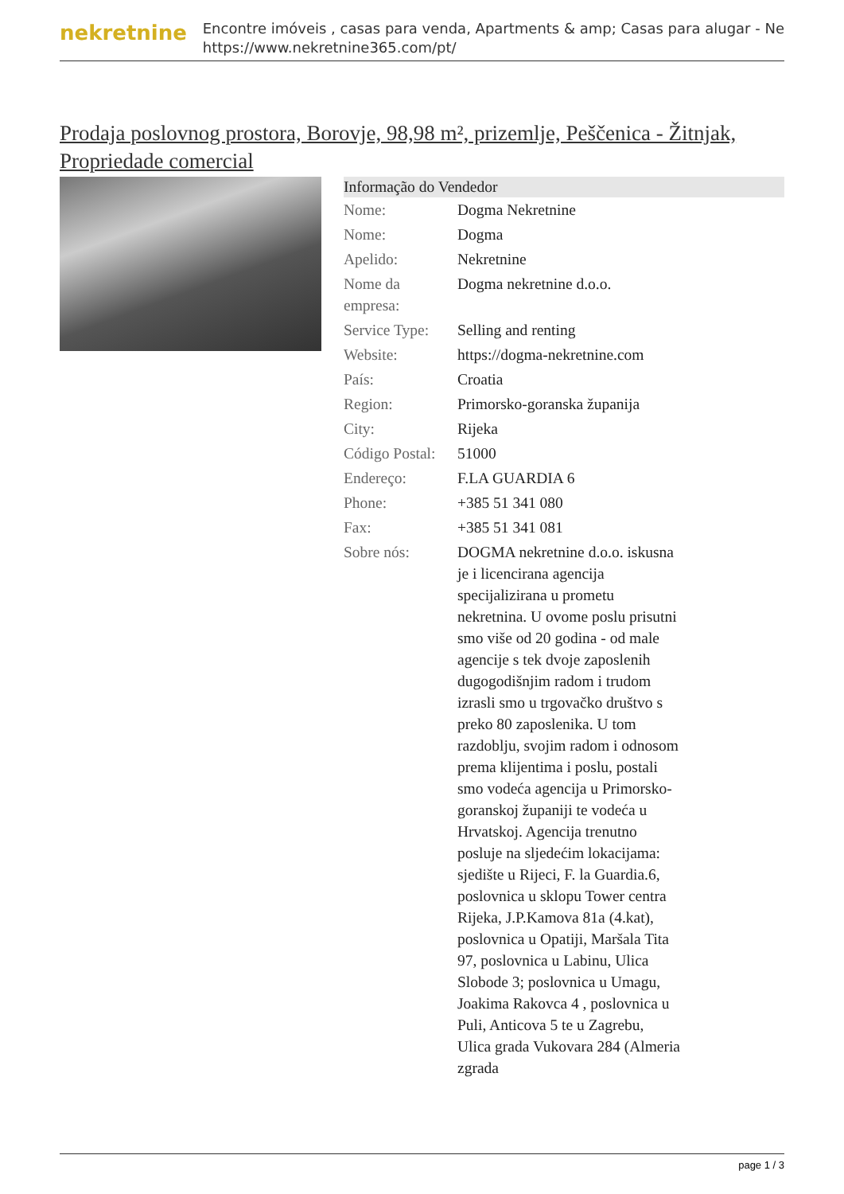nekretnine
Encontre imóveis , casas para venda, Apartments & amp; Casas para alugar - Ne
https://www.nekretnine365.com/pt/
Prodaja poslovnog prostora, Borovje, 98,98 m², prizemlje, Peščenica - Žitnjak, Propriedade comercial
| Informação do Vendedor | |
| --- | --- |
| Nome: | Dogma Nekretnine |
| Nome: | Dogma |
| Apelido: | Nekretnine |
| Nome da empresa: | Dogma nekretnine d.o.o. |
| Service Type: | Selling and renting |
| Website: | https://dogma-nekretnine.com |
| País: | Croatia |
| Region: | Primorsko-goranska županija |
| City: | Rijeka |
| Código Postal: | 51000 |
| Endereço: | F.LA GUARDIA 6 |
| Phone: | +385 51 341 080 |
| Fax: | +385 51 341 081 |
| Sobre nós: | DOGMA nekretnine d.o.o. iskusna je i licencirana agencija specijalizirana u prometu nekretnina. U ovome poslu prisutni smo više od 20 godina - od male agencije s tek dvoje zaposlenih dugogodišnjim radom i trudom izrasli smo u trgovačko društvo s preko 80 zaposlenika. U tom razdoblju, svojim radom i odnosom prema klijentima i poslu, postali smo vodeća agencija u Primorsko-goranskoj županiji te vodeća u Hrvatskoj. Agencija trenutno posluje na sljedećim lokacijama: sjedište u Rijeci, F. la Guardia.6, poslovnica u sklopu Tower centra Rijeka, J.P.Kamova 81a (4.kat), poslovnica u Opatiji, Maršala Tita 97, poslovnica u Labinu, Ulica Slobode 3; poslovnica u Umagu, Joakima Rakovca 4 , poslovnica u Puli, Anticova 5 te u Zagrebu, Ulica grada Vukovara 284 (Almeria zgrada |
page 1 / 3